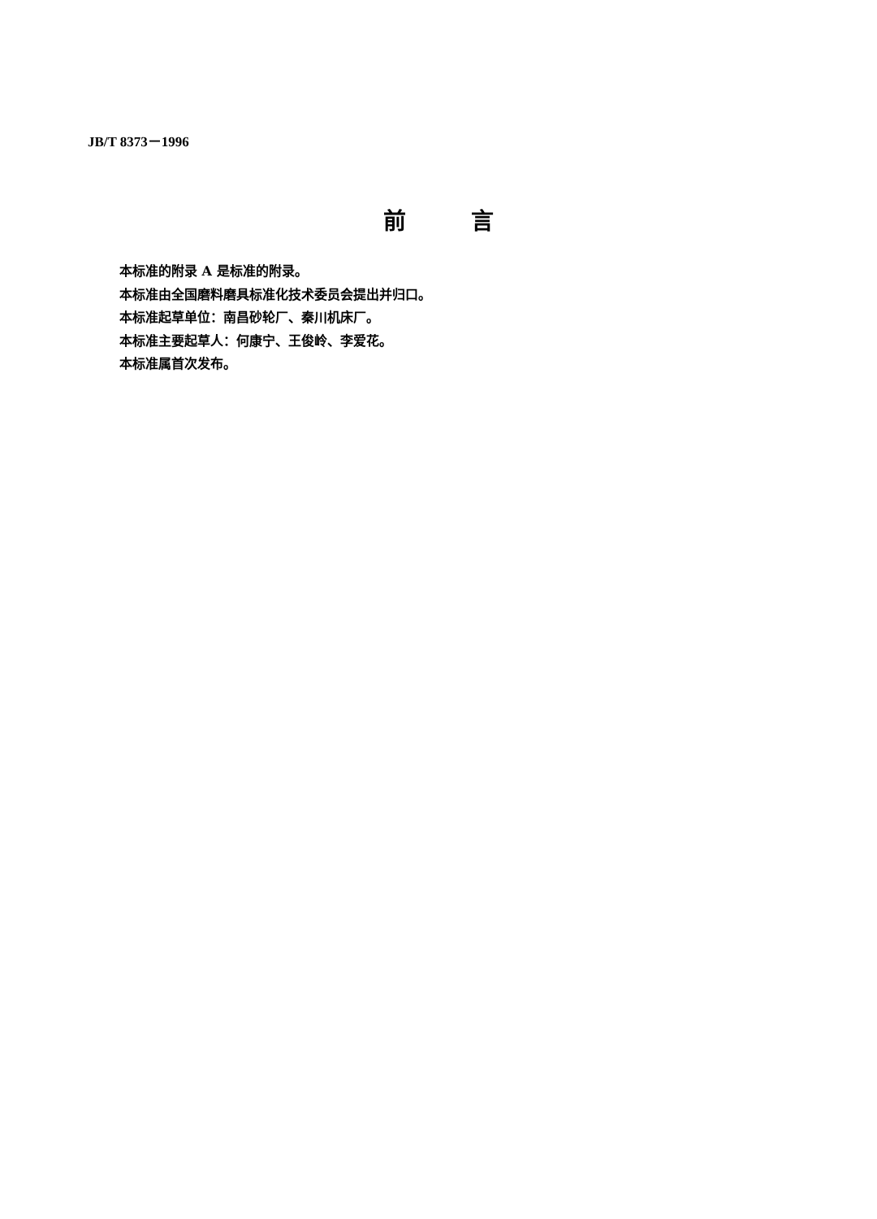JB/T 8373－1996
前言
本标准的附录 A 是标准的附录。
本标准由全国磨料磨具标准化技术委员会提出并归口。
本标准起草单位：南昌砂轮厂、秦川机床厂。
本标准主要起草人：何康宁、王俊岭、李爱花。
本标准属首次发布。